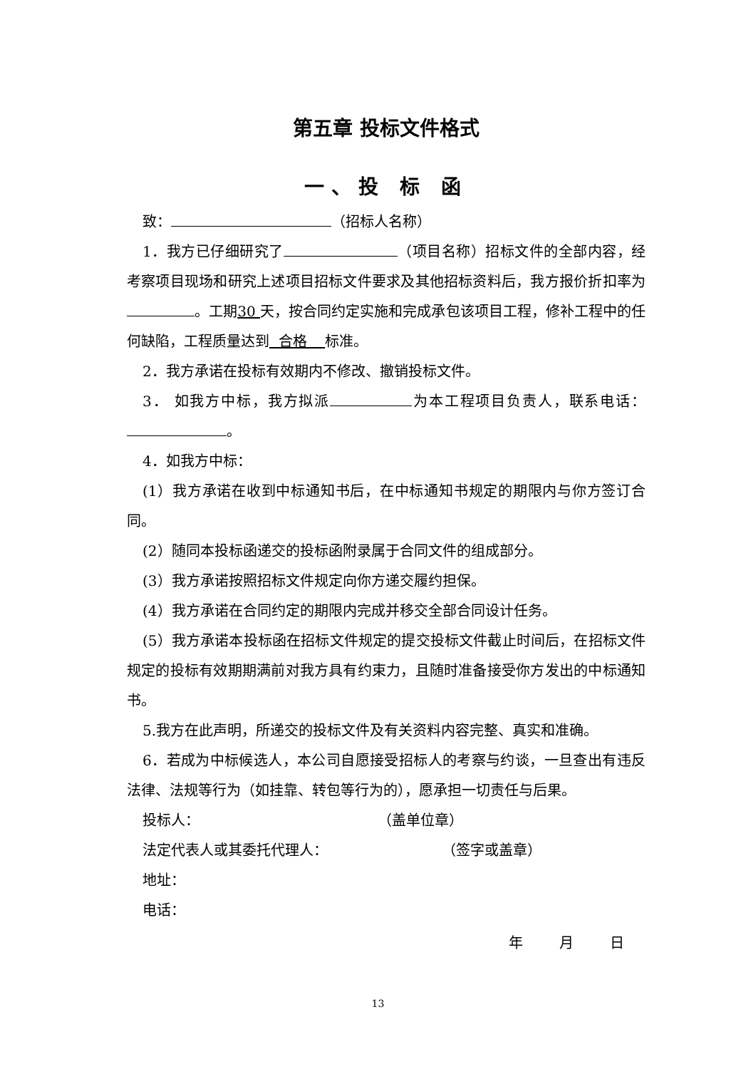第五章 投标文件格式
一、投 标 函
致： （招标人名称）
1．我方已仔细研究了 （项目名称）招标文件的全部内容，经考察项目现场和研究上述项目招标文件要求及其他招标资料后，我方报价折扣率为 。工期30 天，按合同约定实施和完成承包该项目工程，修补工程中的任何缺陷，工程质量达到 合格 标准。
2．我方承诺在投标有效期内不修改、撤销投标文件。
3． 如我方中标，我方拟派 为本工程项目负责人，联系电话： 。
4．如我方中标：
(1）我方承诺在收到中标通知书后，在中标通知书规定的期限内与你方签订合同。
(2）随同本投标函递交的投标函附录属于合同文件的组成部分。
(3）我方承诺按照招标文件规定向你方递交履约担保。
(4）我方承诺在合同约定的期限内完成并移交全部合同设计任务。
(5）我方承诺本投标函在招标文件规定的提交投标文件截止时间后，在招标文件规定的投标有效期期满前对我方具有约束力，且随时准备接受你方发出的中标通知书。
5.我方在此声明，所递交的投标文件及有关资料内容完整、真实和准确。
6．若成为中标候选人，本公司自愿接受招标人的考察与约谈，一旦查出有违反法律、法规等行为（如挂靠、转包等行为的），愿承担一切责任与后果。
投标人： （盖单位章）
法定代表人或其委托代理人： （签字或盖章）
地址：
电话：
年 月 日
13